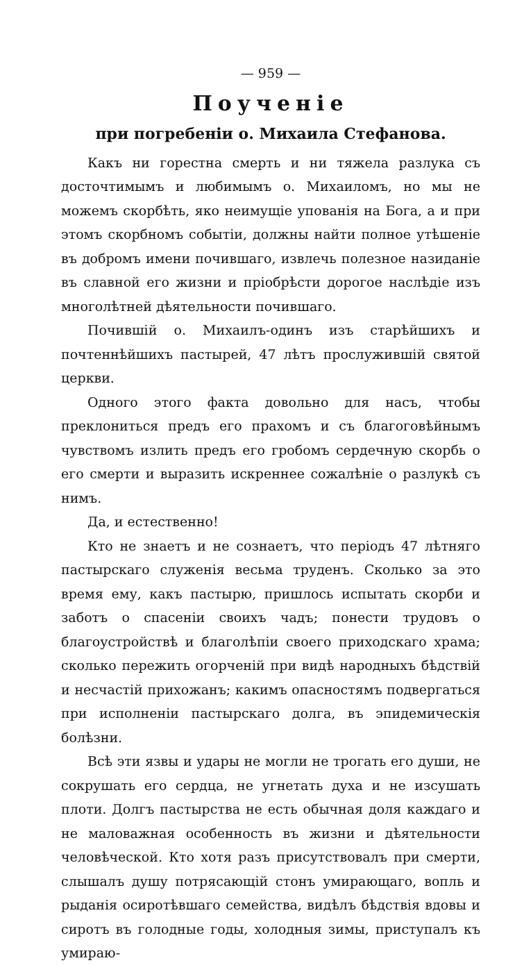— 959 —
Поученіе
при погребеніи о. Михаила Стефанова.
Какъ ни горестна смерть и ни тяжела разлука съ досточтимымъ и любимымъ о. Михаиломъ, но мы не можемъ скорбѣть, яко неимущіе упованія на Бога, а и при этомъ скорбномъ событіи, должны найти полное утѣшеніе въ добромъ имени почившаго, извлечь полезное назиданіе въ славной его жизни и пріобрѣсти дорогое наслѣдіе изъ многолѣтней дѣятельности почившаго.
Почившій о. Михаилъ-одинъ изъ старѣйшихъ и почтеннѣйшихъ пастырей, 47 лѣтъ прослужившій святой церкви.
Одного этого факта довольно для насъ, чтобы преклониться предъ его прахомъ и съ благоговѣйнымъ чувствомъ излить предъ его гробомъ сердечную скорбь о его смерти и выразить искреннее сожалѣніе о разлукѣ съ нимъ.
Да, и естественно!
Кто не знаетъ и не сознаетъ, что періодъ 47 лѣтняго пастырскаго служенія весьма труденъ. Сколько за это время ему, какъ пастырю, пришлось испытать скорби и заботъ о спасеніи своихъ чадъ; понести трудовъ о благоустройствѣ и благолѣпіи своего приходскаго храма; сколько пережить огорченій при видѣ народныхъ бѣдствій и несчастій прихожанъ; какимъ опасностямъ подвергаться при исполненіи пастырскаго долга, въ эпидемическія болѣзни.
Всѣ эти язвы и удары не могли не трогать его души, не сокрушать его сердца, не угнетать духа и не изсушать плоти. Долгъ пастырства не есть обычная доля каждаго и не маловажная особенность въ жизни и дѣятельности человѣческой. Кто хотя разъ присутствовалъ при смерти, слышалъ душу потрясающій стонъ умирающаго, вопль и рыданія осиротѣвшаго семейства, видѣлъ бѣдствія вдовы и сиротъ въ голодные годы, холодныя зимы, приступалъ къ умираю-